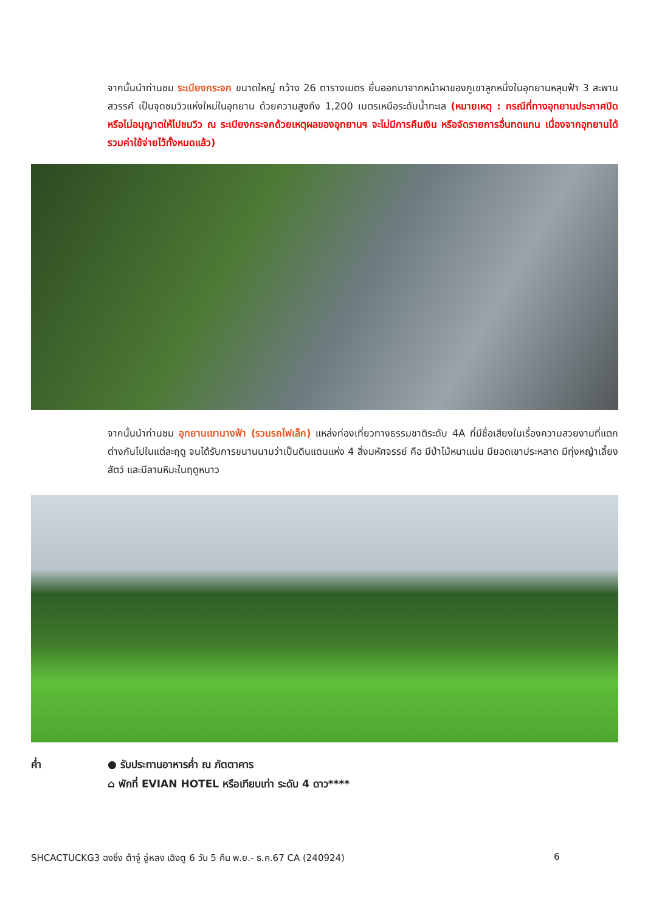จากนั้นนำท่านชม ระเบียงกระจก ขนาดใหญ่ กว้าง 26 ตารางเมตร ยื่นออกมาจากหน้าผาของภูเขาลูกหนึ่งในอุทยานหลุมฟ้า 3 สะพานสวรรค์ เป็นจุดชมวิวแห่งใหม่ในอุทยาน ด้วยความสูงถึง 1,200 เมตรเหนือระดับน้ำทะเล (หมายเหตุ : กรณีที่ทางอุทยานประกาศปิด หรือไม่อนุญาตให้ไปชมวิว ณ ระเบียงกระจกด้วยเหตุผลของอุทยานฯ จะไม่มีการคืนเงิน หรือจัดรายการอื่นทดแทน เนื่องจากอุทยานได้รวมค่าใช้จ่ายไว้ทั้งหมดแล้ว)
จากนั้นนำท่านชม อุทยานเขานางฟ้า (รวมรถไฟเล็ก) แหล่งท่องเที่ยวทางธรรมชาติระดับ 4A ที่มีชื่อเสียงในเรื่องความสวยงามที่แตกต่างกันไปในแต่ละฤดู จนได้รับการขนานนามว่าเป็นดินแดนแห่ง 4 สิ่งมหัศจรรย์ คือ มีป่าไม้หนาแน่น มียอดเขาประหลาด มีทุ่งหญ้าเลี้ยงสัตว์ และมีลานหิมะในฤดูหนาว
ค่ำ ● รับประทานอาหารค่ำ ณ ภัตตาคาร
⌂ พักที่ EVIAN HOTEL หรือเทียบเท่า ระดับ 4 ดาว****
SHCACTUCKG3 ฉงชิ่ง ต้าจู๋ อู่หลง เฉิงตู 6 วัน 5 คืน พ.ย.- ธ.ค.67 CA (240924) 6